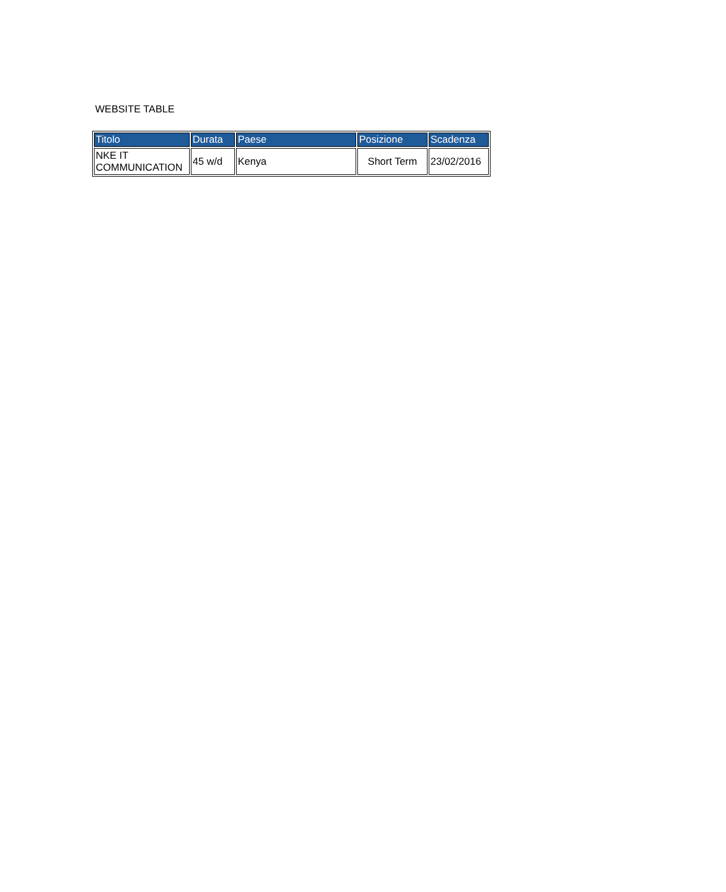WEBSITE TABLE
| Titolo | Durata | Paese | Posizione | Scadenza |
| --- | --- | --- | --- | --- |
| NKE IT COMMUNICATION | 45 w/d | Kenya | Short Term | 23/02/2016 |